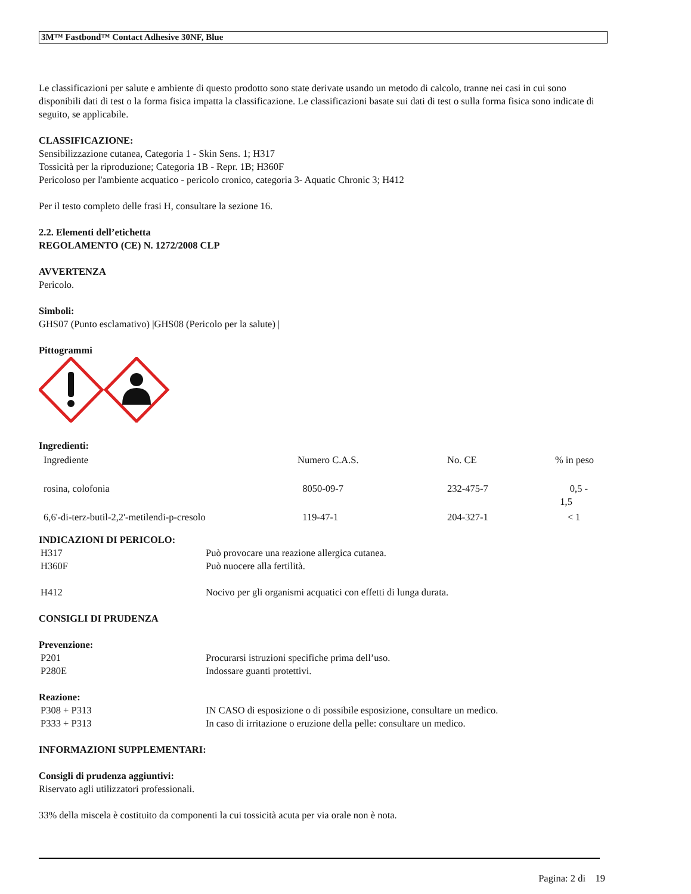3M™ Fastbond™ Contact Adhesive 30NF, Blue
Le classificazioni per salute e ambiente di questo prodotto sono state derivate usando un metodo di calcolo, tranne nei casi in cui sono disponibili dati di test o la forma fisica impatta la classificazione. Le classificazioni basate sui dati di test o sulla forma fisica sono indicate di seguito, se applicabile.
CLASSIFICAZIONE:
Sensibilizzazione cutanea, Categoria 1 - Skin Sens. 1; H317
Tossicità per la riproduzione; Categoria 1B - Repr. 1B; H360F
Pericoloso per l'ambiente acquatico - pericolo cronico, categoria 3- Aquatic Chronic 3; H412
Per il testo completo delle frasi H, consultare la sezione 16.
2.2. Elementi dell’etichetta
REGOLAMENTO (CE) N. 1272/2008 CLP
AVVERTENZA
Pericolo.
Simboli:
GHS07 (Punto esclamativo) |GHS08 (Pericolo per la salute) |
Pittogrammi
Ingredienti:
| Ingrediente | Numero C.A.S. | No. CE | % in peso |
| rosina, colofonia | 8050-09-7 | 232-475-7 | 0,5 - 1,5 |
| 6,6'-di-terz-butil-2,2'-metilendi-p-cresolo | 119-47-1 | 204-327-1 | < 1 |
INDICAZIONI DI PERICOLO:
| H317 | Può provocare una reazione allergica cutanea. |
| H360F | Può nuocere alla fertilità. |
| H412 | Nocivo per gli organismi acquatici con effetti di lunga durata. |
CONSIGLI DI PRUDENZA
Prevenzione:
| P201 | Procurarsi istruzioni specifiche prima dell’uso. |
| P280E | Indossare guanti protettivi. |
Reazione:
| P308 + P313 | IN CASO di esposizione o di possibile esposizione, consultare un medico. |
| P333 + P313 | In caso di irritazione o eruzione della pelle: consultare un medico. |
INFORMAZIONI SUPPLEMENTARI:
Consigli di prudenza aggiuntivi:
Riservato agli utilizzatori professionali.
33% della miscela è costituito da componenti la cui tossicità acuta per via orale non è nota.
Pagina: 2 di 19